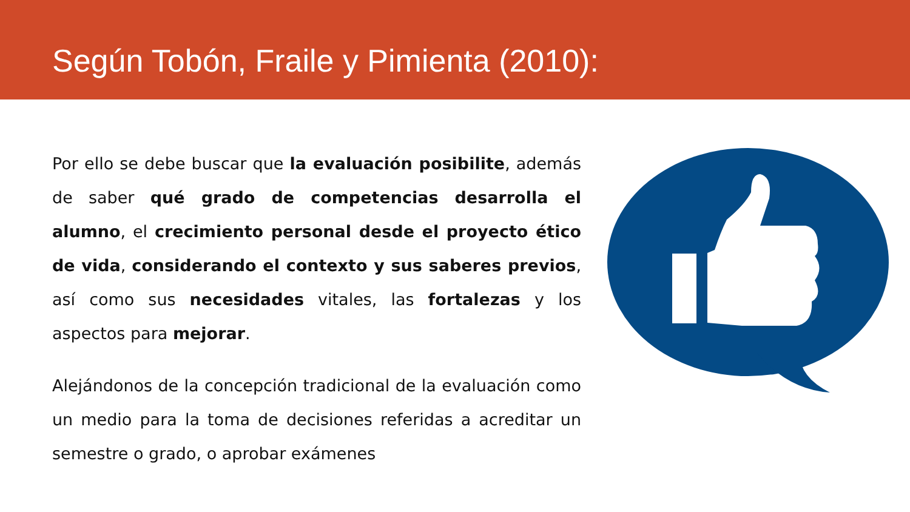Según Tobón, Fraile y Pimienta (2010):
Por ello se debe buscar que la evaluación posibilite, además de saber qué grado de competencias desarrolla el alumno, el crecimiento personal desde el proyecto ético de vida, considerando el contexto y sus saberes previos, así como sus necesidades vitales, las fortalezas y los aspectos para mejorar.
Alejándonos de la concepción tradicional de la evaluación como un medio para la toma de decisiones referidas a acreditar un semestre o grado, o aprobar exámenes